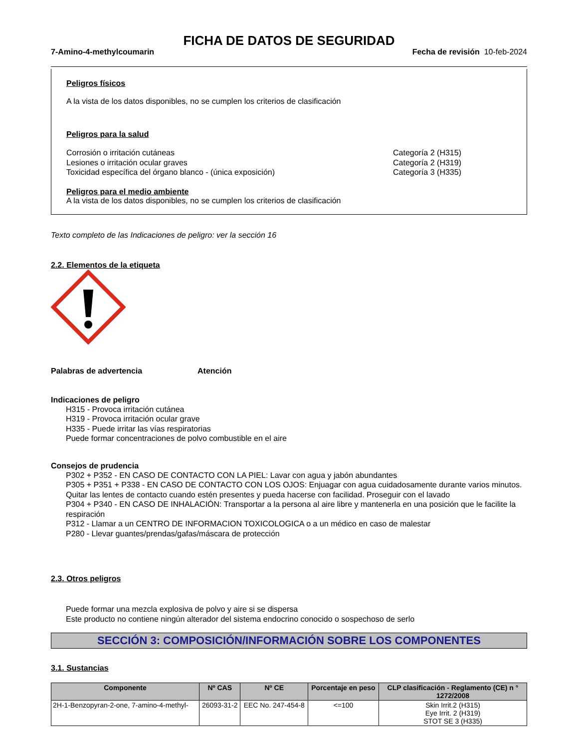FICHA DE DATOS DE SEGURIDAD
7-Amino-4-methylcoumarin Fecha de revisión 10-feb-2024
Peligros físicos
A la vista de los datos disponibles, no se cumplen los criterios de clasificación
Peligros para la salud
Corrosión o irritación cutáneas Categoría 2 (H315)
Lesiones o irritación ocular graves Categoría 2 (H319)
Toxicidad específica del órgano blanco - (única exposición) Categoría 3 (H335)
Peligros para el medio ambiente
A la vista de los datos disponibles, no se cumplen los criterios de clasificación
Texto completo de las Indicaciones de peligro: ver la sección 16
2.2. Elementos de la etiqueta
Palabras de advertencia Atención
Indicaciones de peligro
H315 - Provoca irritación cutánea
H319 - Provoca irritación ocular grave
H335 - Puede irritar las vías respiratorias
Puede formar concentraciones de polvo combustible en el aire
Consejos de prudencia
P302 + P352 - EN CASO DE CONTACTO CON LA PIEL: Lavar con agua y jabón abundantes
P305 + P351 + P338 - EN CASO DE CONTACTO CON LOS OJOS: Enjuagar con agua cuidadosamente durante varios minutos. Quitar las lentes de contacto cuando estén presentes y pueda hacerse con facilidad. Proseguir con el lavado
P304 + P340 - EN CASO DE INHALACIÓN: Transportar a la persona al aire libre y mantenerla en una posición que le facilite la respiración
P312 - Llamar a un CENTRO DE INFORMACION TOXICOLOGICA o a un médico en caso de malestar
P280 - Llevar guantes/prendas/gafas/máscara de protección
2.3. Otros peligros
Puede formar una mezcla explosiva de polvo y aire si se dispersa
Este producto no contiene ningún alterador del sistema endocrino conocido o sospechoso de serlo
SECCIÓN 3: COMPOSICIÓN/INFORMACIÓN SOBRE LOS COMPONENTES
3.1. Sustancias
| Componente | Nº CAS | Nº CE | Porcentaje en peso | CLP clasificación - Reglamento (CE) n ° 1272/2008 |
| --- | --- | --- | --- | --- |
| 2H-1-Benzopyran-2-one, 7-amino-4-methyl- | 26093-31-2 | EEC No. 247-454-8 | <=100 | Skin Irrit.2 (H315) Eye Irrit. 2 (H319) STOT SE 3 (H335) |